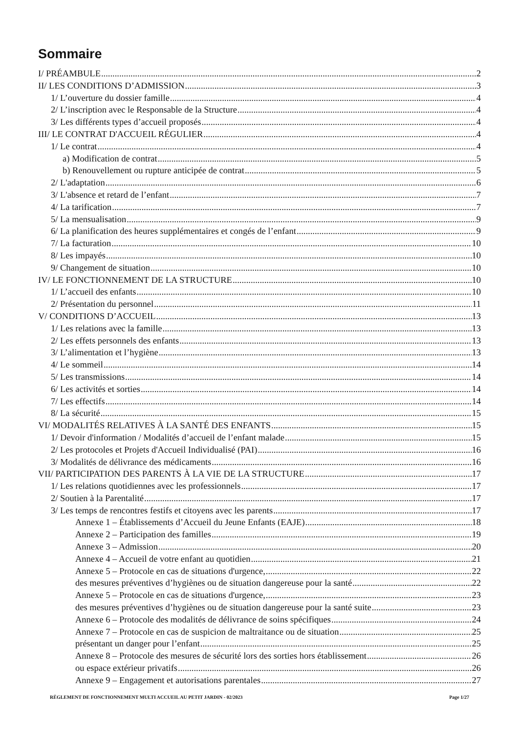Sommaire
I/ PRÉAMBULE 2
II/ LES CONDITIONS D’ADMISSION 3
1/ L’ouverture du dossier famille 4
2/ L’inscription avec le Responsable de la Structure 4
3/ Les différents types d’accueil proposés 4
III/ LE CONTRAT D'ACCUEIL RÉGULIER 4
1/ Le contrat 4
a) Modification de contrat 5
b) Renouvellement ou rupture anticipée de contrat 5
2/ L'adaptation 6
3/ L'absence et retard de l’enfant 7
4/ La tarification 7
5/ La mensualisation 9
6/ La planification des heures supplémentaires et congés de l’enfant 9
7/ La facturation 10
8/ Les impayés 10
9/ Changement de situation 10
IV/ LE FONCTIONNEMENT DE LA STRUCTURE 10
1/ L’accueil des enfants 10
2/ Présentation du personnel 11
V/ CONDITIONS D’ACCUEIL 13
1/ Les relations avec la famille 13
2/ Les effets personnels des enfants 13
3/ L’alimentation et l’hygiène 13
4/ Le sommeil 14
5/ Les transmissions 14
6/ Les activités et sorties 14
7/ Les effectifs 14
8/ La sécurité 15
VI/ MODALITÉS RELATIVES À LA SANTÉ DES ENFANTS 15
1/ Devoir d'information / Modalités d’accueil de l’enfant malade 15
2/ Les protocoles et Projets d'Accueil Individualisé (PAI) 16
3/ Modalités de délivrance des médicaments 16
VII/ PARTICIPATION DES PARENTS À LA VIE DE LA STRUCTURE 17
1/ Les relations quotidiennes avec les professionnels 17
2/ Soutien à la Parentalité 17
3/ Les temps de rencontres festifs et citoyens avec les parents 17
Annexe 1 – Établissements d’Accueil du Jeune Enfants (EAJE) 18
Annexe 2 – Participation des familles 19
Annexe 3 – Admission 20
Annexe 4 – Accueil de votre enfant au quotidien 21
Annexe 5 – Protocole en cas de situations d'urgence, 22
des mesures préventives d’hygiènes ou de situation dangereuse pour la santé 22
Annexe 5 – Protocole en cas de situations d'urgence, 23
des mesures préventives d’hygiènes ou de situation dangereuse pour la santé suite 23
Annexe 6 – Protocole des modalités de délivrance de soins spécifiques 24
Annexe 7 – Protocole en cas de suspicion de maltraitance ou de situation 25
présentant un danger pour l’enfant 25
Annexe 8 – Protocole des mesures de sécurité lors des sorties hors établissement 26
ou espace extérieur privatifs 26
Annexe 9 – Engagement et autorisations parentales 27
RÈGLEMENT DE FONCTIONNEMENT MULTI ACCUEIL AU PETIT JARDIN - 02/2023 Page 1/27